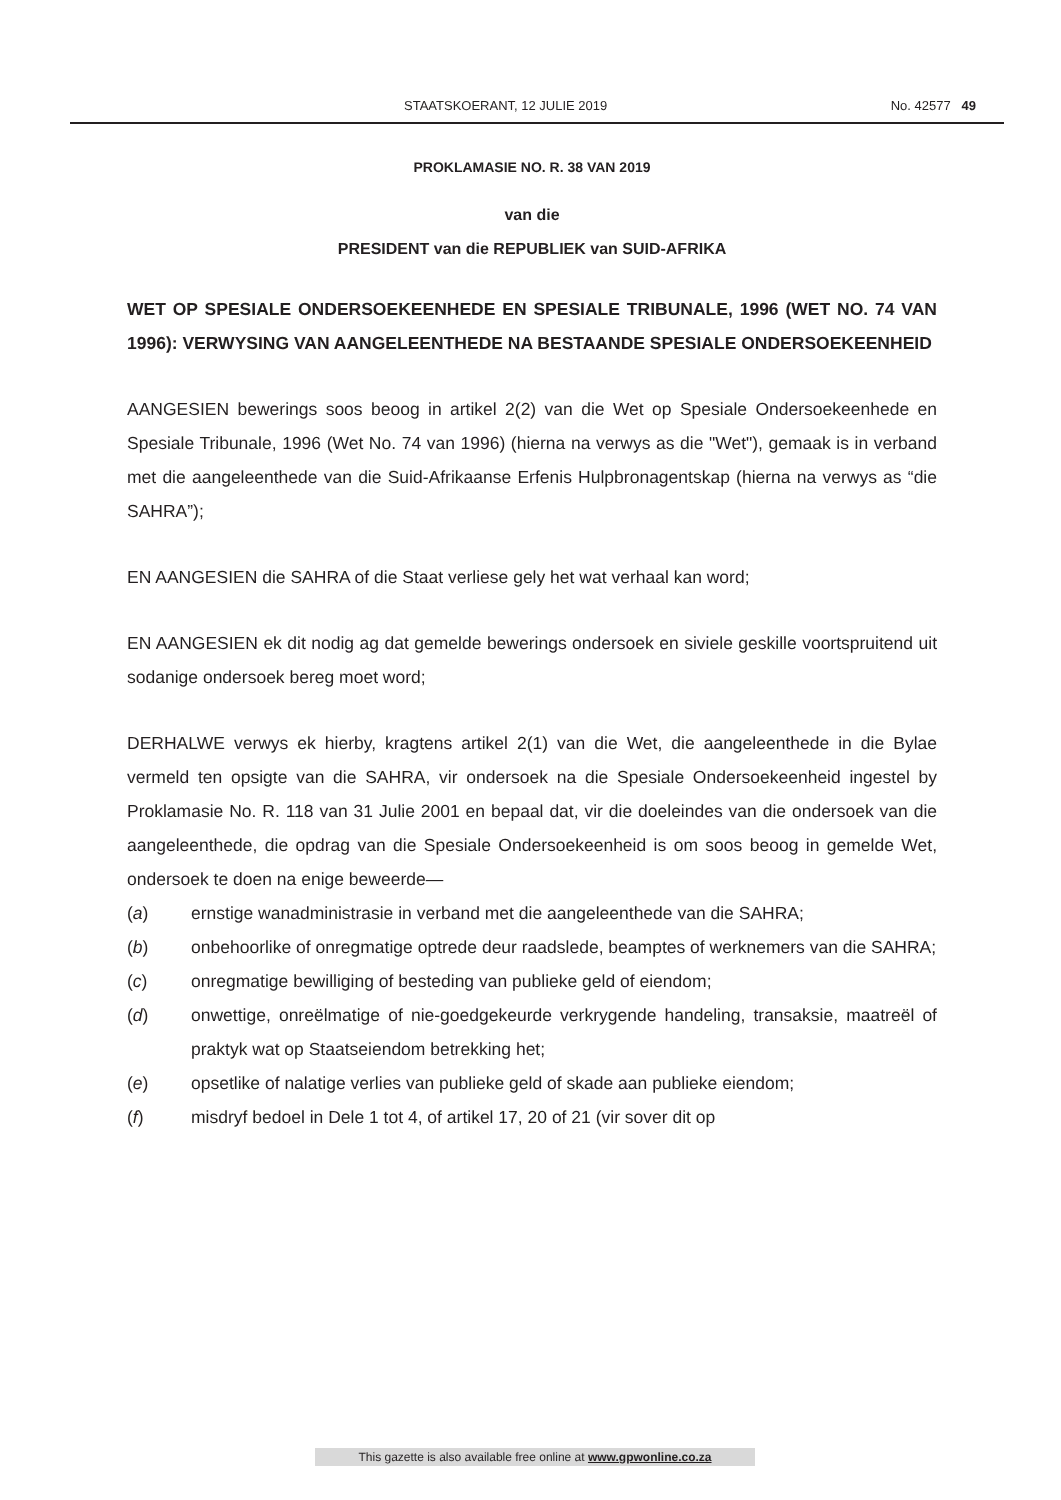STAATSKOERANT, 12 JULIE 2019 No. 42577 49
PROKLAMASIE NO. R. 38 VAN 2019
van die
PRESIDENT van die REPUBLIEK van SUID-AFRIKA
WET OP SPESIALE ONDERSOEKEENHEDE EN SPESIALE TRIBUNALE, 1996 (WET NO. 74 VAN 1996): VERWYSING VAN AANGELEENTHEDE NA BESTAANDE SPESIALE ONDERSOEKEENHEID
AANGESIEN bewerings soos beoog in artikel 2(2) van die Wet op Spesiale Ondersoekeenhede en Spesiale Tribunale, 1996 (Wet No. 74 van 1996) (hierna na verwys as die "Wet"), gemaak is in verband met die aangeleenthede van die Suid-Afrikaanse Erfenis Hulpbronagentskap (hierna na verwys as “die SAHRA”);
EN AANGESIEN die SAHRA of die Staat verliese gely het wat verhaal kan word;
EN AANGESIEN ek dit nodig ag dat gemelde bewerings ondersoek en siviele geskille voortspruitend uit sodanige ondersoek bereg moet word;
DERHALWE verwys ek hierby, kragtens artikel 2(1) van die Wet, die aangeleenthede in die Bylae vermeld ten opsigte van die SAHRA, vir ondersoek na die Spesiale Ondersoekeenheid ingestel by Proklamasie No. R. 118 van 31 Julie 2001 en bepaal dat, vir die doeleindes van die ondersoek van die aangeleenthede, die opdrag van die Spesiale Ondersoekeenheid is om soos beoog in gemelde Wet, ondersoek te doen na enige beweerde—
(a) ernstige wanadministrasie in verband met die aangeleenthede van die SAHRA;
(b) onbehoorlike of onregmatige optrede deur raadslede, beamptes of werknemers van die SAHRA;
(c) onregmatige bewilliging of besteding van publieke geld of eiendom;
(d) onwettige, onreëlmatige of nie-goedgekeurde verkrygende handeling, transaksie, maatreël of praktyk wat op Staatseiendom betrekking het;
(e) opsetlike of nalatige verlies van publieke geld of skade aan publieke eiendom;
(f) misdryf bedoel in Dele 1 tot 4, of artikel 17, 20 of 21 (vir sover dit op
This gazette is also available free online at www.gpwonline.co.za